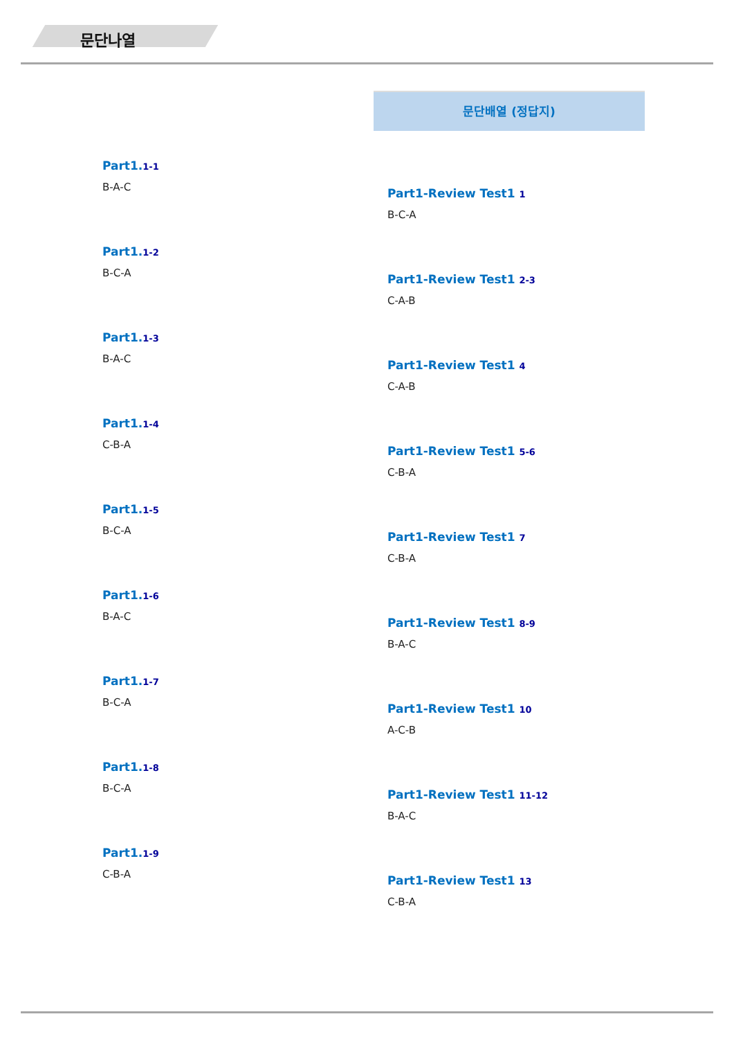문단나열
Part1.1-1
B-A-C
Part1.1-2
B-C-A
Part1.1-3
B-A-C
Part1.1-4
C-B-A
Part1.1-5
B-C-A
Part1.1-6
B-A-C
Part1.1-7
B-C-A
Part1.1-8
B-C-A
Part1.1-9
C-B-A
문단배열 (정답지)
Part1-Review Test1 1
B-C-A
Part1-Review Test1 2-3
C-A-B
Part1-Review Test1 4
C-A-B
Part1-Review Test1 5-6
C-B-A
Part1-Review Test1 7
C-B-A
Part1-Review Test1 8-9
B-A-C
Part1-Review Test1 10
A-C-B
Part1-Review Test1 11-12
B-A-C
Part1-Review Test1 13
C-B-A